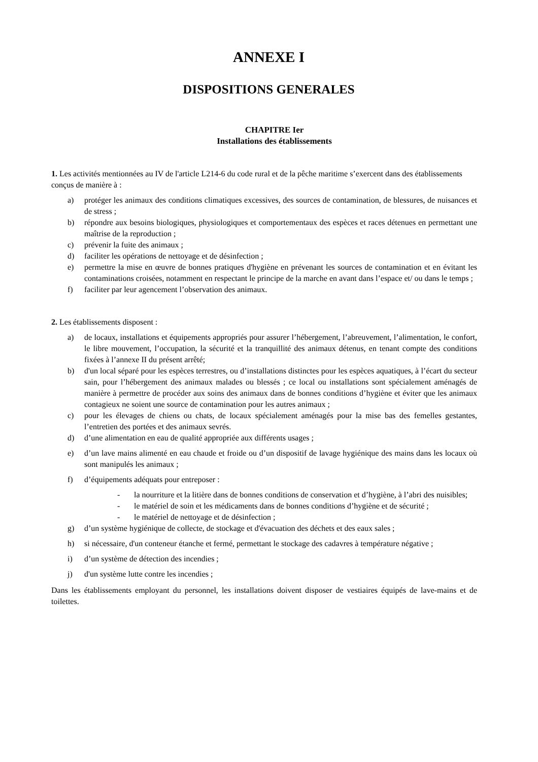ANNEXE I
DISPOSITIONS GENERALES
CHAPITRE Ier
Installations des établissements
1. Les activités mentionnées au IV de l'article L214-6 du code rural et de la pêche maritime s’exercent dans des établissements conçus de manière à :
a) protéger les animaux des conditions climatiques excessives, des sources de contamination, de blessures, de nuisances et de stress ;
b) répondre aux besoins biologiques, physiologiques et comportementaux des espèces et races détenues en permettant une maîtrise de la reproduction ;
c) prévenir la fuite des animaux ;
d) faciliter les opérations de nettoyage et de désinfection ;
e) permettre la mise en œuvre de bonnes pratiques d'hygiène en prévenant les sources de contamination et en évitant les contaminations croisées, notamment en respectant le principe de la marche en avant dans l’espace et/ ou dans le temps ;
f) faciliter par leur agencement l’observation des animaux.
2. Les établissements disposent :
a) de locaux, installations et équipements appropriés pour assurer l’hébergement, l’abreuvement, l’alimentation, le confort, le libre mouvement, l’occupation, la sécurité et la tranquillité des animaux détenus, en tenant compte des conditions fixées à l’annexe II du présent arrêté;
b) d'un local séparé pour les espèces terrestres, ou d’installations distinctes pour les espèces aquatiques, à l’écart du secteur sain, pour l’hébergement des animaux malades ou blessés ; ce local ou installations sont spécialement aménagés de manière à permettre de procéder aux soins des animaux dans de bonnes conditions d’hygiène et éviter que les animaux contagieux ne soient une source de contamination pour les autres animaux ;
c) pour les élevages de chiens ou chats, de locaux spécialement aménagés pour la mise bas des femelles gestantes, l’entretien des portées et des animaux sevrés.
d) d’une alimentation en eau de qualité appropriée aux différents usages ;
e) d’un lave mains alimenté en eau chaude et froide ou d’un dispositif de lavage hygiénique des mains dans les locaux où sont manipulés les animaux ;
f) d’équipements adéquats pour entreposer :
- la nourriture et la litière dans de bonnes conditions de conservation et d’hygiène, à l’abri des nuisibles;
- le matériel de soin et les médicaments dans de bonnes conditions d’hygiène et de sécurité ;
- le matériel de nettoyage et de désinfection ;
g) d’un système hygiénique de collecte, de stockage et d'évacuation des déchets et des eaux sales ;
h) si nécessaire, d'un conteneur étanche et fermé, permettant le stockage des cadavres à température négative ;
i) d’un système de détection des incendies ;
j) d'un système lutte contre les incendies ;
Dans les établissements employant du personnel, les installations doivent disposer de vestiaires équipés de lave-mains et de toilettes.